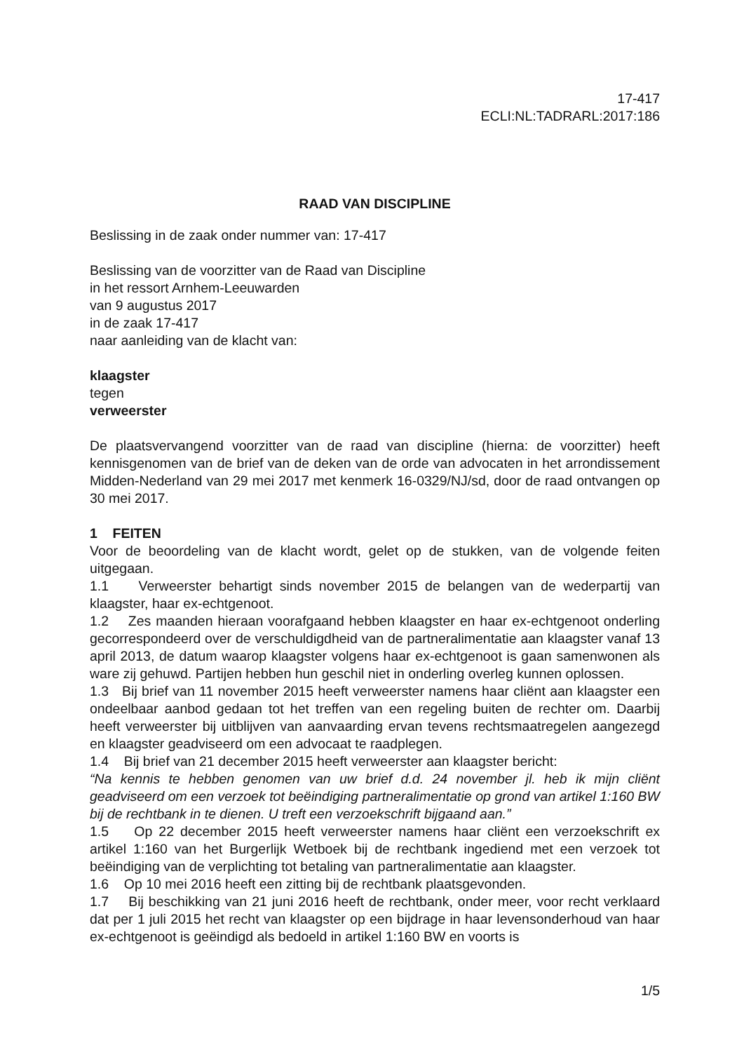17-417
ECLI:NL:TADRARL:2017:186
RAAD VAN DISCIPLINE
Beslissing in de zaak onder nummer van: 17-417
Beslissing van de voorzitter van de Raad van Discipline
in het ressort Arnhem-Leeuwarden
van 9 augustus 2017
in de zaak 17-417
naar aanleiding van de klacht van:
klaagster
tegen
verweerster
De plaatsvervangend voorzitter van de raad van discipline (hierna: de voorzitter) heeft kennisgenomen van de brief van de deken van de orde van advocaten in het arrondissement Midden-Nederland van 29 mei 2017 met kenmerk 16-0329/NJ/sd, door de raad ontvangen op 30 mei 2017.
1 FEITEN
Voor de beoordeling van de klacht wordt, gelet op de stukken, van de volgende feiten uitgegaan.
1.1 Verweerster behartigt sinds november 2015 de belangen van de wederpartij van klaagster, haar ex-echtgenoot.
1.2 Zes maanden hieraan voorafgaand hebben klaagster en haar ex-echtgenoot onderling gecorrespondeerd over de verschuldigdheid van de partneralimentatie aan klaagster vanaf 13 april 2013, de datum waarop klaagster volgens haar ex-echtgenoot is gaan samenwonen als ware zij gehuwd. Partijen hebben hun geschil niet in onderling overleg kunnen oplossen.
1.3 Bij brief van 11 november 2015 heeft verweerster namens haar cliënt aan klaagster een ondeelbaar aanbod gedaan tot het treffen van een regeling buiten de rechter om. Daarbij heeft verweerster bij uitblijven van aanvaarding ervan tevens rechtsmaatregelen aangezegd en klaagster geadviseerd om een advocaat te raadplegen.
1.4 Bij brief van 21 december 2015 heeft verweerster aan klaagster bericht:
“Na kennis te hebben genomen van uw brief d.d. 24 november jl. heb ik mijn cliënt geadviseerd om een verzoek tot beëindiging partneralimentatie op grond van artikel 1:160 BW bij de rechtbank in te dienen. U treft een verzoekschrift bijgaand aan.”
1.5 Op 22 december 2015 heeft verweerster namens haar cliënt een verzoekschrift ex artikel 1:160 van het Burgerlijk Wetboek bij de rechtbank ingediend met een verzoek tot beëindiging van de verplichting tot betaling van partneralimentatie aan klaagster.
1.6 Op 10 mei 2016 heeft een zitting bij de rechtbank plaatsgevonden.
1.7 Bij beschikking van 21 juni 2016 heeft de rechtbank, onder meer, voor recht verklaard dat per 1 juli 2015 het recht van klaagster op een bijdrage in haar levensonderhoud van haar ex-echtgenoot is geëindigd als bedoeld in artikel 1:160 BW en voorts is
1/5